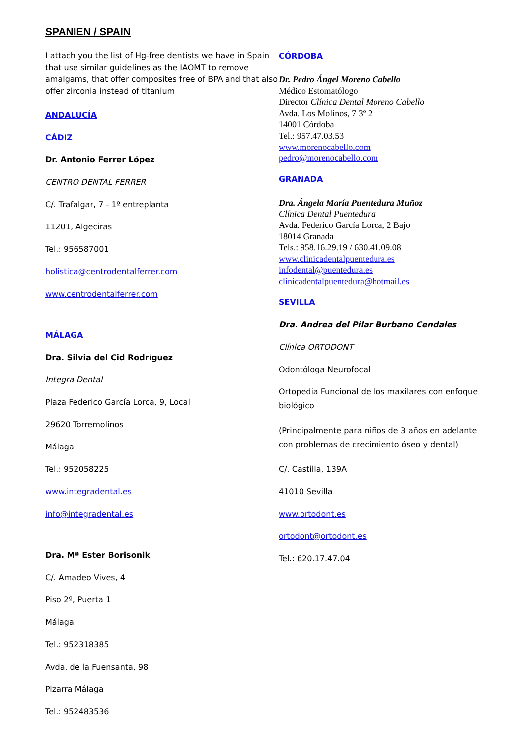SPANIEN / SPAIN
I attach you the list of Hg-free dentists we have in Spain that use similar guidelines as the IAOMT to remove amalgams, that offer composites free of BPA and that also offer zirconia instead of titanium
ANDALUCÍA
CÁDIZ
Dr. Antonio Ferrer López
CENTRO DENTAL FERRER
C/. Trafalgar, 7 - 1º entreplanta
11201, Algeciras
Tel.: 956587001
holistica@centrodentalferrer.com
www.centrodentalferrer.com
MÁLAGA
Dra. Silvia del Cid Rodríguez
Integra Dental
Plaza Federico García Lorca, 9, Local
29620 Torremolinos
Málaga
Tel.: 952058225
www.integradental.es
info@integradental.es
Dra. Mª Ester Borisonik
C/. Amadeo Vives, 4
Piso 2º, Puerta 1
Málaga
Tel.: 952318385
Avda. de la Fuensanta, 98
Pizarra Málaga
Tel.: 952483536
CÓRDOBA
Dr. Pedro Ángel Moreno Cabello
Médico Estomatólogo
Director Clínica Dental Moreno Cabello
Avda. Los Molinos, 7 3º 2
14001 Córdoba
Tel.: 957.47.03.53
www.morenocabello.com
pedro@morenocabello.com
GRANADA
Dra. Ángela María Puentedura Muñoz
Clínica Dental Puentedura
Avda. Federico García Lorca, 2 Bajo
18014 Granada
Tels.: 958.16.29.19 / 630.41.09.08
www.clinicadentalpuentedura.es
infodental@puentedura.es
clinicadentalpuentedura@hotmail.es
SEVILLA
Dra. Andrea del Pilar Burbano Cendales
Clínica ORTODONT
Odontóloga Neurofocal
Ortopedia Funcional de los maxilares con enfoque biológico
(Principalmente para niños de 3 años en adelante con problemas de crecimiento óseo y dental)
C/. Castilla, 139A
41010 Sevilla
www.ortodont.es
ortodont@ortodont.es
Tel.: 620.17.47.04